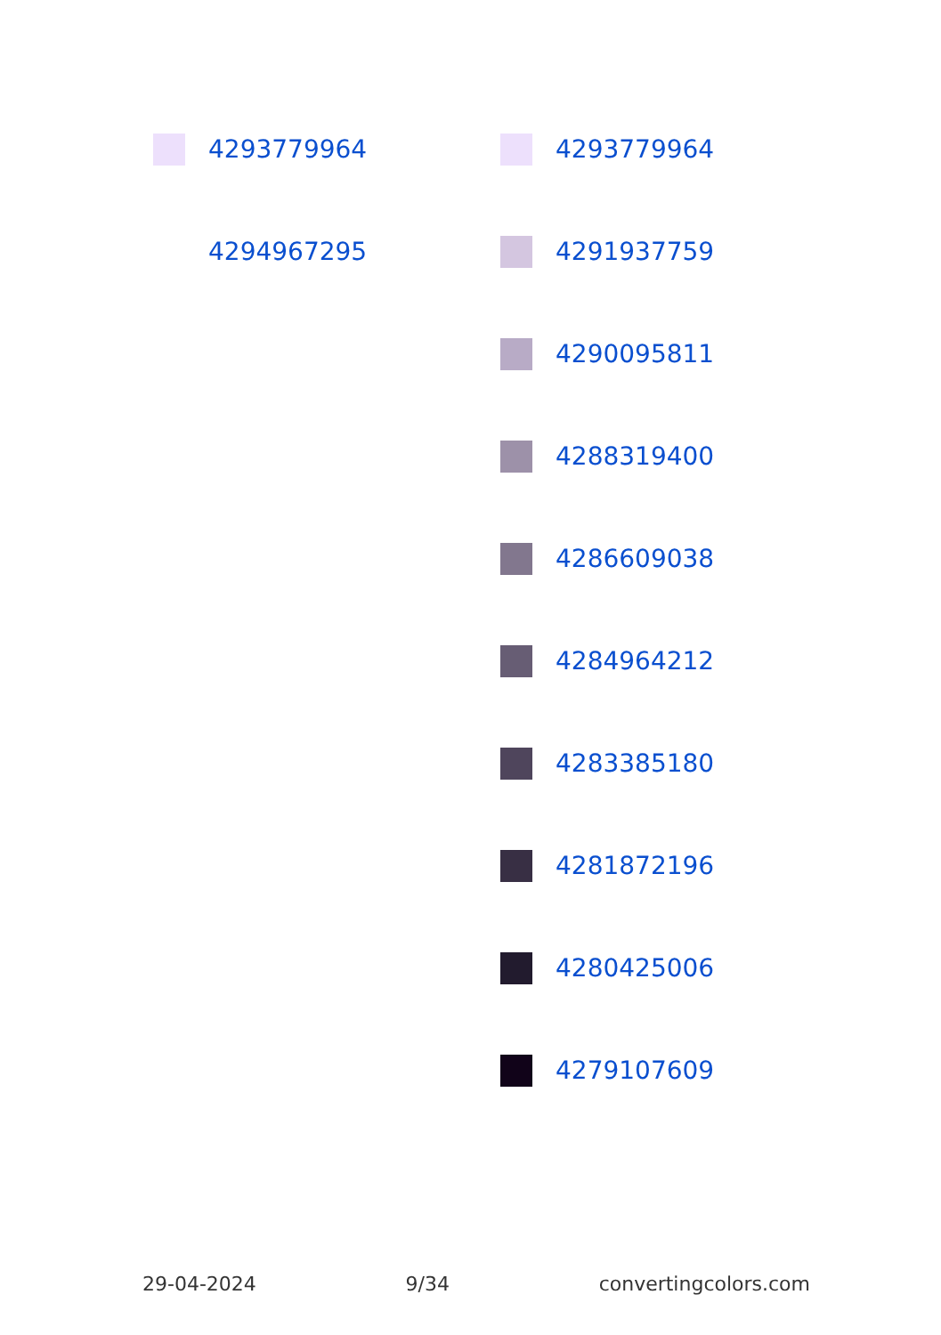4293779964
4294967295
4293779964
4291937759
4290095811
4288319400
4286609038
4284964212
4283385180
4281872196
4280425006
4279107609
29-04-2024 9/34 convertingcolors.com